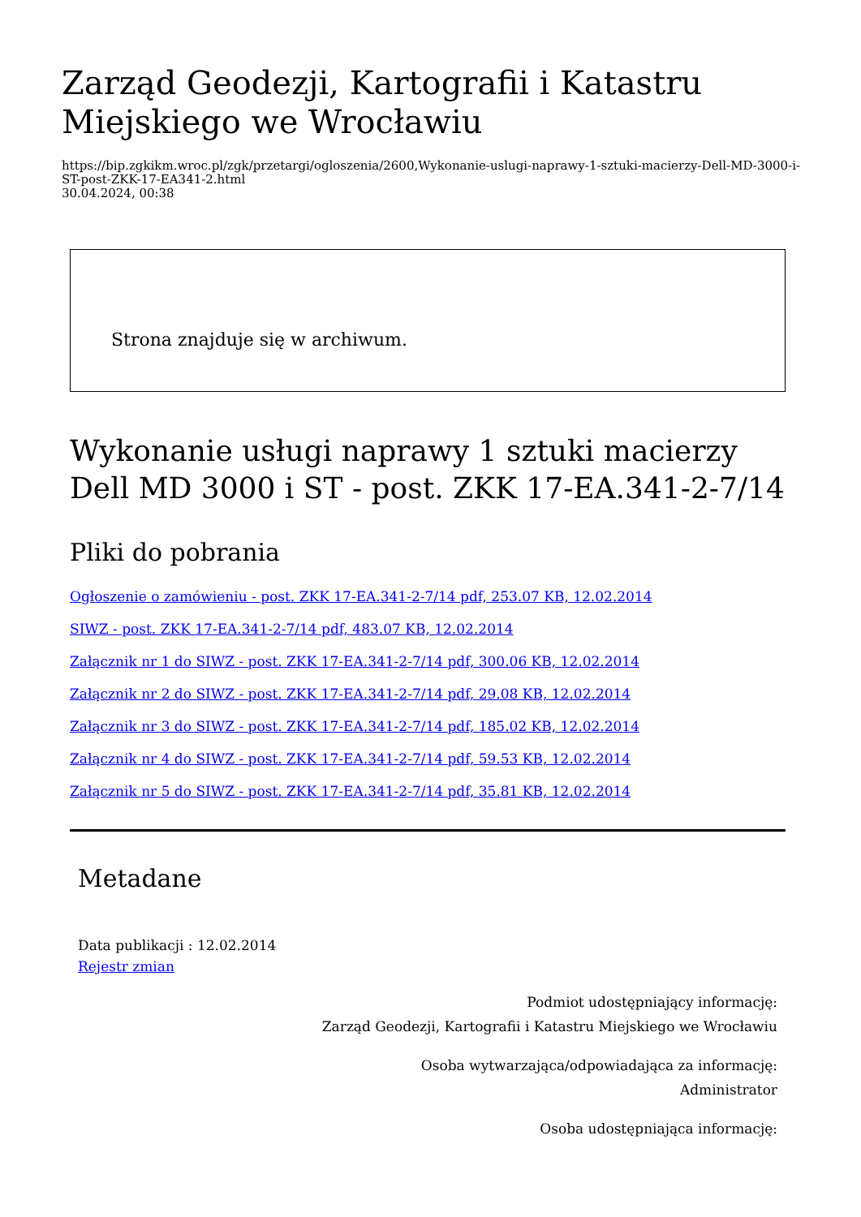Zarząd Geodezji, Kartografii i Katastru Miejskiego we Wrocławiu
https://bip.zgkikm.wroc.pl/zgk/przetargi/ogloszenia/2600,Wykonanie-uslugi-naprawy-1-sztuki-macierzy-Dell-MD-3000-i-ST-post-ZKK-17-EA341-2.html
30.04.2024, 00:38
Strona znajduje się w archiwum.
Wykonanie usługi naprawy 1 sztuki macierzy Dell MD 3000 i ST - post. ZKK 17-EA.341-2-7/14
Pliki do pobrania
Ogłoszenie o zamówieniu - post. ZKK 17-EA.341-2-7/14 pdf, 253.07 KB, 12.02.2014
SIWZ - post. ZKK 17-EA.341-2-7/14 pdf, 483.07 KB, 12.02.2014
Załącznik nr 1 do SIWZ - post. ZKK 17-EA.341-2-7/14 pdf, 300.06 KB, 12.02.2014
Załącznik nr 2 do SIWZ - post. ZKK 17-EA.341-2-7/14 pdf, 29.08 KB, 12.02.2014
Załącznik nr 3 do SIWZ - post. ZKK 17-EA.341-2-7/14 pdf, 185.02 KB, 12.02.2014
Załącznik nr 4 do SIWZ - post. ZKK 17-EA.341-2-7/14 pdf, 59.53 KB, 12.02.2014
Załącznik nr 5 do SIWZ - post. ZKK 17-EA.341-2-7/14 pdf, 35.81 KB, 12.02.2014
Metadane
Data publikacji : 12.02.2014
Rejestr zmian
Podmiot udostępniający informację:
Zarząd Geodezji, Kartografii i Katastru Miejskiego we Wrocławiu
Osoba wytwarzająca/odpowiadająca za informację:
Administrator
Osoba udostępniająca informację: